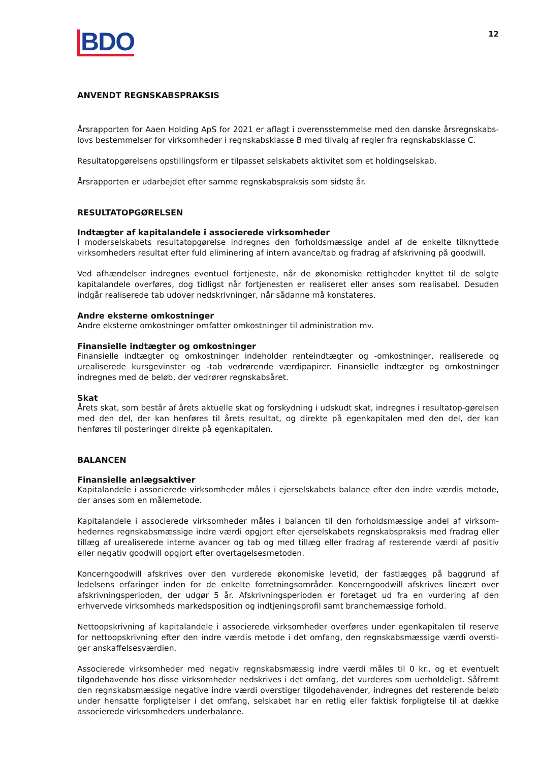BDO
12
ANVENDT REGNSKABSPRAKSIS
Årsrapporten for Aaen Holding ApS for 2021 er aflagt i overensstemmelse med den danske årsregnskabs-lovs bestemmelser for virksomheder i regnskabsklasse B med tilvalg af regler fra regnskabsklasse C.
Resultatopgørelsens opstillingsform er tilpasset selskabets aktivitet som et holdingselskab.
Årsrapporten er udarbejdet efter samme regnskabspraksis som sidste år.
RESULTATOPGØRELSEN
Indtægter af kapitalandele i associerede virksomheder
I moderselskabets resultatopgørelse indregnes den forholdsmæssige andel af de enkelte tilknyttede virksomheders resultat efter fuld eliminering af intern avance/tab og fradrag af afskrivning på goodwill.
Ved afhændelser indregnes eventuel fortjeneste, når de økonomiske rettigheder knyttet til de solgte kapitalandele overføres, dog tidligst når fortjenesten er realiseret eller anses som realisabel. Desuden indgår realiserede tab udover nedskrivninger, når sådanne må konstateres.
Andre eksterne omkostninger
Andre eksterne omkostninger omfatter omkostninger til administration mv.
Finansielle indtægter og omkostninger
Finansielle indtægter og omkostninger indeholder renteindtægter og -omkostninger, realiserede og urealiserede kursgevinster og -tab vedrørende værdipapirer. Finansielle indtægter og omkostninger indregnes med de beløb, der vedrører regnskabsåret.
Skat
Årets skat, som består af årets aktuelle skat og forskydning i udskudt skat, indregnes i resultatop-gørelsen med den del, der kan henføres til årets resultat, og direkte på egenkapitalen med den del, der kan henføres til posteringer direkte på egenkapitalen.
BALANCEN
Finansielle anlægsaktiver
Kapitalandele i associerede virksomheder måles i ejerselskabets balance efter den indre værdis metode, der anses som en målemetode.
Kapitalandele i associerede virksomheder måles i balancen til den forholdsmæssige andel af virksom-hedernes regnskabsmæssige indre værdi opgjort efter ejerselskabets regnskabspraksis med fradrag eller tillæg af urealiserede interne avancer og tab og med tillæg eller fradrag af resterende værdi af positiv eller negativ goodwill opgjort efter overtagelsesmetoden.
Koncerngoodwill afskrives over den vurderede økonomiske levetid, der fastlægges på baggrund af ledelsens erfaringer inden for de enkelte forretningsområder. Koncerngoodwill afskrives lineært over afskrivningsperioden, der udgør 5 år. Afskrivningsperioden er foretaget ud fra en vurdering af den erhvervede virksomheds markedsposition og indtjeningsprofil samt branchemæssige forhold.
Nettoopskrivning af kapitalandele i associerede virksomheder overføres under egenkapitalen til reserve for nettoopskrivning efter den indre værdis metode i det omfang, den regnskabsmæssige værdi oversti-ger anskaffelsesværdien.
Associerede virksomheder med negativ regnskabsmæssig indre værdi måles til 0 kr., og et eventuelt tilgodehavende hos disse virksomheder nedskrives i det omfang, det vurderes som uerholdeligt. Såfremt den regnskabsmæssige negative indre værdi overstiger tilgodehavender, indregnes det resterende beløb under hensatte forpligtelser i det omfang, selskabet har en retlig eller faktisk forpligtelse til at dække associerede virksomheders underbalance.